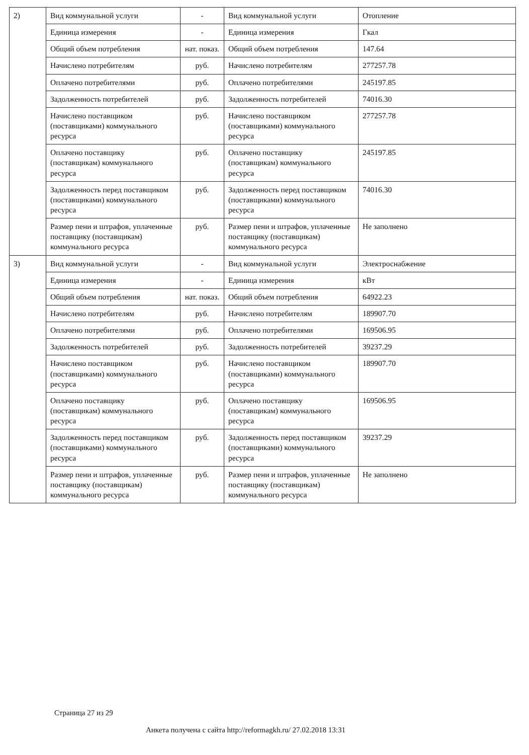| 2) | Вид коммунальной услуги | - | Вид коммунальной услуги | Отопление |
| | Единица измерения | - | Единица измерения | Гкал |
| | Общий объем потребления | нат. показ. | Общий объем потребления | 147.64 |
| | Начислено потребителям | руб. | Начислено потребителям | 277257.78 |
| | Оплачено потребителями | руб. | Оплачено потребителями | 245197.85 |
| | Задолженность потребителей | руб. | Задолженность потребителей | 74016.30 |
| | Начислено поставщиком (поставщиками) коммунального ресурса | руб. | Начислено поставщиком (поставщиками) коммунального ресурса | 277257.78 |
| | Оплачено поставщику (поставщикам) коммунального ресурса | руб. | Оплачено поставщику (поставщикам) коммунального ресурса | 245197.85 |
| | Задолженность перед поставщиком (поставщиками) коммунального ресурса | руб. | Задолженность перед поставщиком (поставщиками) коммунального ресурса | 74016.30 |
| | Размер пени и штрафов, уплаченные поставщику (поставщикам) коммунального ресурса | руб. | Размер пени и штрафов, уплаченные поставщику (поставщикам) коммунального ресурса | Не заполнено |
| 3) | Вид коммунальной услуги | - | Вид коммунальной услуги | Электроснабжение |
| | Единица измерения | - | Единица измерения | кВт |
| | Общий объем потребления | нат. показ. | Общий объем потребления | 64922.23 |
| | Начислено потребителям | руб. | Начислено потребителям | 189907.70 |
| | Оплачено потребителями | руб. | Оплачено потребителями | 169506.95 |
| | Задолженность потребителей | руб. | Задолженность потребителей | 39237.29 |
| | Начислено поставщиком (поставщиками) коммунального ресурса | руб. | Начислено поставщиком (поставщиками) коммунального ресурса | 189907.70 |
| | Оплачено поставщику (поставщикам) коммунального ресурса | руб. | Оплачено поставщику (поставщикам) коммунального ресурса | 169506.95 |
| | Задолженность перед поставщиком (поставщиками) коммунального ресурса | руб. | Задолженность перед поставщиком (поставщиками) коммунального ресурса | 39237.29 |
| | Размер пени и штрафов, уплаченные поставщику (поставщикам) коммунального ресурса | руб. | Размер пени и штрафов, уплаченные поставщику (поставщикам) коммунального ресурса | Не заполнено |
Страница 27 из 29
Анкета получена с сайта http://reformagkh.ru/ 27.02.2018 13:31